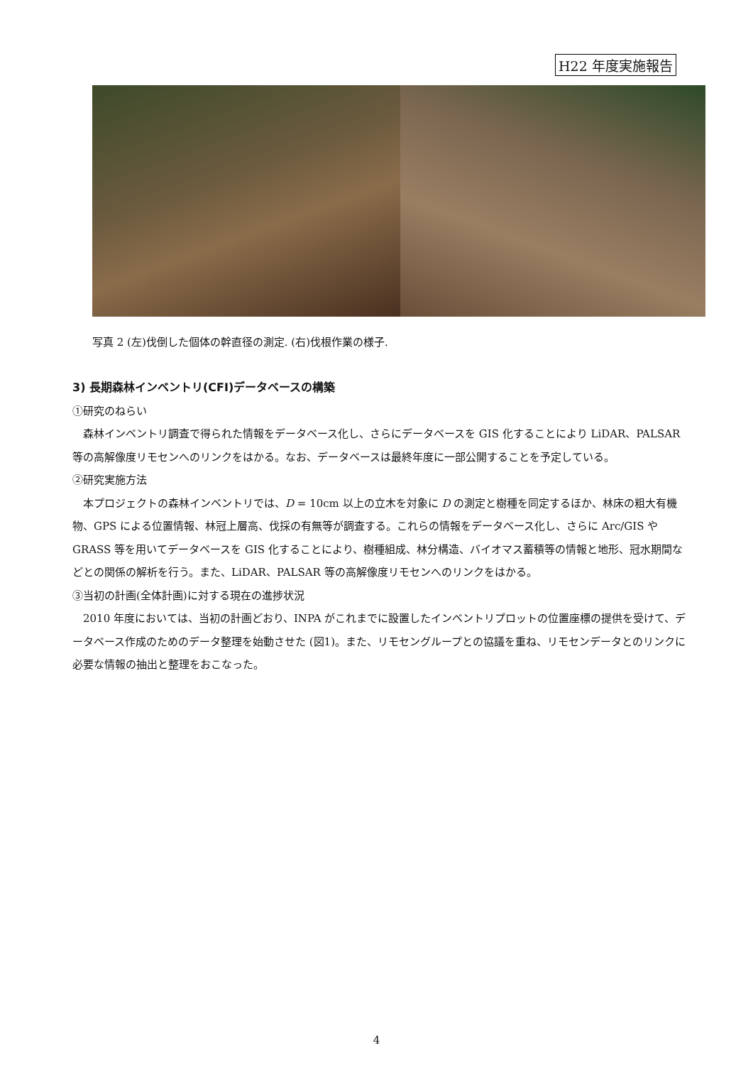H22 年度実施報告
写真 2 (左)伐倒した個体の幹直径の測定. (右)伐根作業の様子.
3) 長期森林インベントリ(CFI)データベースの構築
①研究のねらい
　森林インベントリ調査で得られた情報をデータベース化し、さらにデータベースを GIS 化することにより LiDAR、PALSAR 等の高解像度リモセンへのリンクをはかる。なお、データベースは最終年度に一部公開することを予定している。
②研究実施方法
　本プロジェクトの森林インベントリでは、D = 10cm 以上の立木を対象に D の測定と樹種を同定するほか、林床の粗大有機物、GPS による位置情報、林冠上層高、伐採の有無等が調査する。これらの情報をデータベース化し、さらに Arc/GIS や GRASS 等を用いてデータベースを GIS 化することにより、樹種組成、林分構造、バイオマス蓄積等の情報と地形、冠水期間などとの関係の解析を行う。また、LiDAR、PALSAR 等の高解像度リモセンへのリンクをはかる。
③当初の計画(全体計画)に対する現在の進捗状況
　2010 年度においては、当初の計画どおり、INPA がこれまでに設置したインベントリプロットの位置座標の提供を受けて、データベース作成のためのデータ整理を始動させた (図1)。また、リモセングループとの協議を重ね、リモセンデータとのリンクに必要な情報の抽出と整理をおこなった。
4